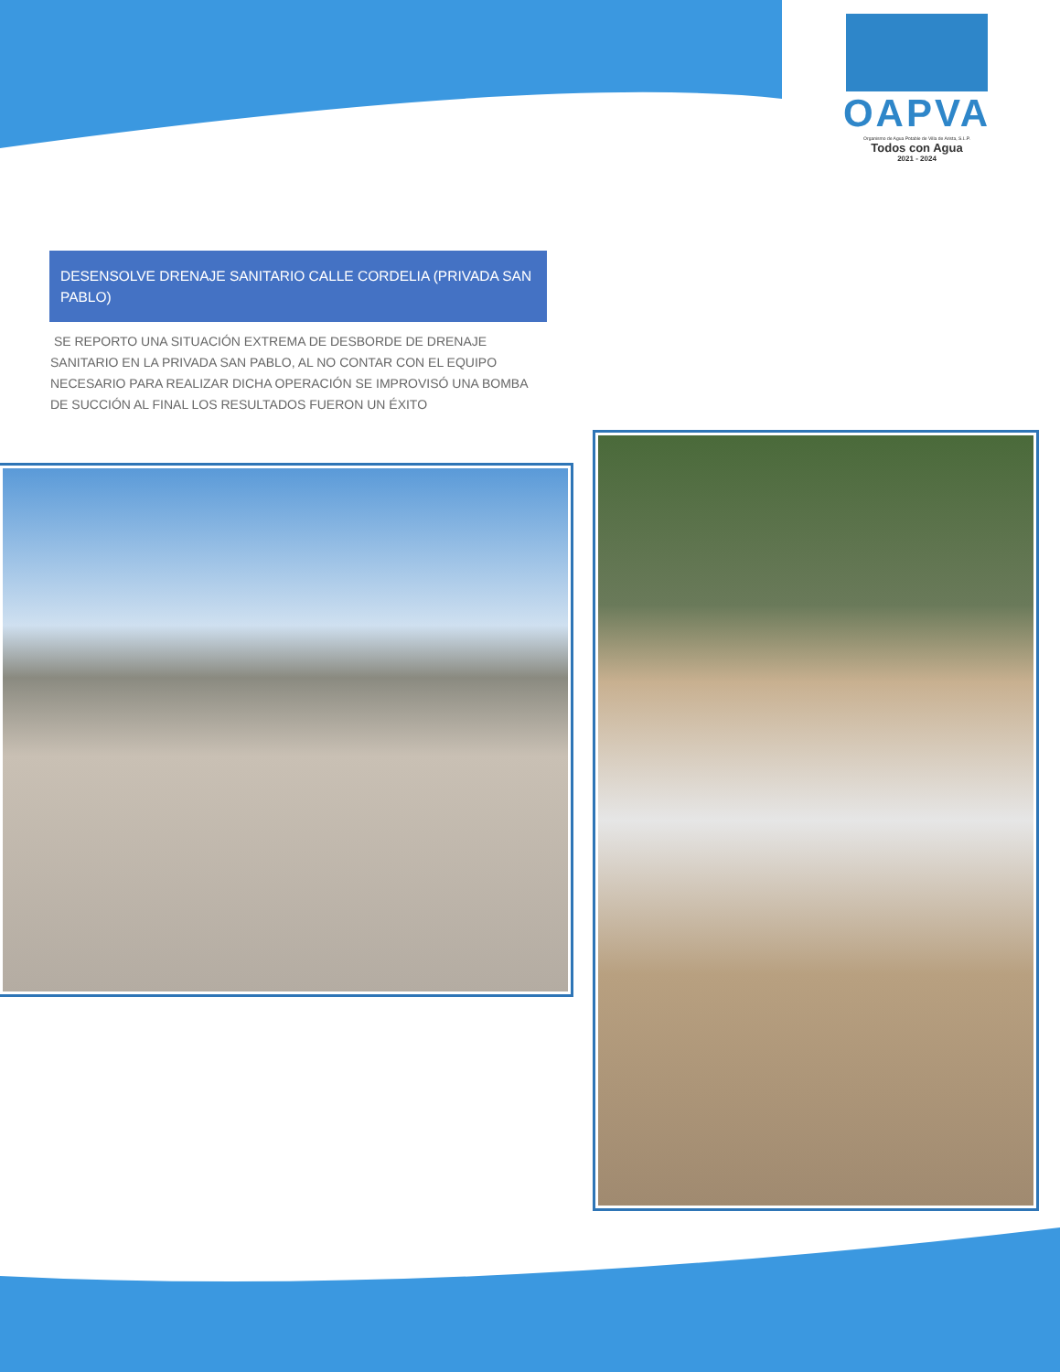OAPVA
Organismo de Agua Potable de Villa de Arista, S.L.P.
Todos con Agua
2021 - 2024
DESENSOLVE DRENAJE SANITARIO CALLE CORDELIA (PRIVADA SAN PABLO)
SE REPORTO UNA SITUACIÓN EXTREMA DE DESBORDE DE DRENAJE SANITARIO EN LA PRIVADA SAN PABLO, AL NO CONTAR CON EL EQUIPO NECESARIO PARA REALIZAR DICHA OPERACIÓN SE IMPROVISÓ UNA BOMBA DE SUCCIÓN AL FINAL LOS RESULTADOS FUERON UN ÉXITO